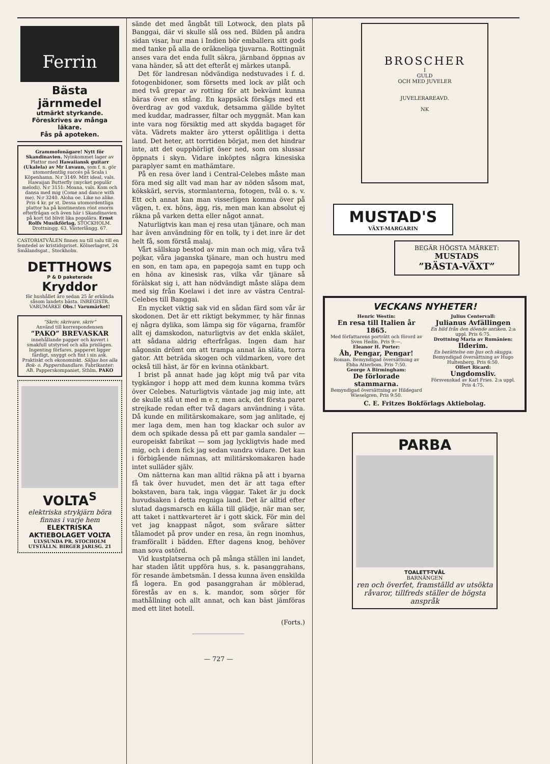Ferrin
Bästa järnmedel
utmärkt styrkande.
Föreskrives av många läkare.
Fås på apoteken.
Grammofonägare! Nytt för Skandinavien. Nyinkommet lager av Plattor med Hawaiiansk guitarr (Ukalela) av Mr Luvaun, som f. n. gör utomordentlig succés på Scala i Köpenhamn. N:r 3149. Mitt ideal, vals. Hawaijan Butterfly (mycket populär melodi). N:r 3151: Moana, vals. Kom och dansa med mig (Come and dance with me). N:r 3240. Aloha oe. Like no alike. Pris 4 kr. pr st. Dessa utomordentliga plattor ha på kontinenten rönt enorm efterfrågan och även här i Skandinavien på kort tid blivit lika populära. Ernst Rolfs Musikförlag, STOCKHOLM. Drottningg. 63. Västerlångg. 67.
CASTORIATVÅLEN finnes nu till salu till en femtedel av kristidspriset. Kölnerlagret, 24 Smålandsgat., Stockholm.
DETTHOWS
P & D paketerade
Kryddor
för hushållet äro sedan 25 år erkända såsom landets bästa. INREGISTR. VARUMÄRKE Obs.! Varumärket!
”Skriv, skrivare, skriv”
Använd till korrespondensen
”PAKO” BREVASKAR
innehållande papper och kuvert i smakfull utstyrsel och alla prislägen. Ingenting förfares, papperet ligger färdigt, snyggt och fint i sin ask. Praktiskt och ekonomiskt. Säljas hos alla Bok- o. Pappershandlare. Fabrikanter: AB. Papperskompaniet, Sthlm. PAKO
VOLTA<sup>S</sup>
elektriska strykjärn böra finnas i varje hem
ELEKTRISKA AKTIEBOLAGET VOLTA
ULVSUNDA PR. STOCHOLM UTSTÄLLN. BIRGER JARLSG. 21
sände det med ångbåt till Lotwock, den plats på Banggai, där vi skulle slå oss ned. Bilden på andra sidan visar, hur man i Indien bör emballera sitt gods med tanke på alla de oräkneliga tjuvarna. Rottingnät anses vara det enda fullt säkra, järnband öppnas av vana händer, så att det efteråt ej märkes utanpå.
Det för landresan nödvändiga nedstuvades i f. d. fotogenbidoner, som försetts med lock av plåt och med två grepar av rotting för att bekvämt kunna bäras över en stång. En kappsäck försågs med ett överdrag av god vaxduk, detsamma gällde byltet med kuddar, madrasser, filtar och myggnät. Man kan inte vara nog försiktig med att skydda bagaget för väta. Vädrets makter äro ytterst opålitliga i detta land. Det heter, att torrtiden börjat, men det hindrar inte, att det oupphörligt öser ned, som om slussar öppnats i skyn. Vidare inköptes några kinesiska paraplyer samt en mathämtare.
På en resa över land i Central-Celebes måste man föra med sig allt vad man har av nöden såsom mat, kökskärl, servis, stormlanterna, fotogen, tvål o. s. v. Ett och annat kan man visserligen komma över på vägen, t. ex. höns, ägg, ris, men man kan absolut ej räkna på varken detta eller något annat.
Naturligtvis kan man ej resa utan tjänare, och man har även användning för en tolk, ty i det inre är det helt få, som förstå malaj.
Vårt sällskap bestod av min man och mig, våra två pojkar, våra jaganska tjänare, man och hustru med en son, en tam apa, en papegoja samt en tupp och en höna av kinesisk ras, vilka vår tjänare så förälskat sig i, att han nödvändigt måste släpa dem med sig från Koelawi i det inre av västra Central-Celebes till Banggai.
En mycket viktig sak vid en sådan färd som vår är skodonen. Det är ett riktigt bekymmer, ty här finnas ej några dylika, som lämpa sig för vägarna, framför allt ej damskodon, naturligtvis av det enkla skälet, att sådana aldrig efterfrågas. Ingen dam har någonsin drömt om att trampa annat än släta, torra gator. Att beträda skogen och vildmarken, vore det också till häst, är för en kvinna otänkbart.
I brist på annat hade jag köpt mig två par vita tygkängor i hopp att med dem kunna komma tvärs över Celebes. Naturligtvis väntade jag mig inte, att de skulle stå ut med m e r, men ack, det första paret strejkade redan efter två dagars användning i väta. Då kunde en militärskomakare, som jag anlitade, ej mer laga dem, men han tog klackar och sulor av dem och spikade dessa på ett par gamla sandaler — europeiskt fabrikat — som jag lyckligtvis hade med mig, och i dem fick jag sedan vandra vidare. Det kan i förbigående nämnas, att militärskomakaren hade intet sulläder själv.
Om nätterna kan man alltid räkna på att i byarna få tak över huvudet, men det är att taga efter bokstaven, bara tak, inga väggar. Taket är ju dock huvudsaken i detta regniga land. Det är alltid efter slutad dagsmarsch en källa till glädje, när man ser, att taket i nattkvarteret är i gott skick. För min del vet jag knappast något, som svårare sätter tålamodet på prov under en resa, än regn inomhus, framförallt i bädden. Efter dagens knog, behöver man sova ostörd.
Vid kustplatserna och på många ställen ini landet, har staden låtit uppföra hus, s. k. pasanggrahans, för resande ämbetsmän. I dessa kunna även enskilda få logera. En god pasanggrahan är möblerad, förestås av en s. k. mandor, som sörjer för mathållning och allt annat, och kan bäst jämföras med ett litet hotell.
(Forts.)
— 727 —
BROSCHER
I
GULD
OCH MED JUVELER
JUVELERAREAVD.
NK
MUSTAD'S
VÄXT-MARGARIN
BEGÄR HÖGSTA MÄRKET:
MUSTADS
”BÄSTA-VÄXT”
VECKANS NYHETER!
Henric Westin:
En resa till Italien år 1865.
Med författarens porträtt och förord av Sven Hedin. Pris 9:—.
Eleanor H. Porter:
Åh, Pengar, Pengar!
Roman. Bemyndigad översättning av Ebba Atterbom. Pris 7:50.
George A Birmingham:
De förlorade stammarna.
Bemyndigad översättning av Hildegard Wieselgren. Pris 9:50.
Julius Centervall:
Julianus Avfällingen
En bild från den döende antiken. 2:a uppl. Pris 6:75.
Drottning Maria av Rumänien:
Ilderim.
En berättelse om ljus och skugga. Bemyndigad översättning av Hugo Hultenberg. Pris 6:50.
Olfert Ricard:
Ungdomsliv.
Försvenskad av Karl Fries. 2:a uppl. Pris 4:75.
C. E. Fritzes Bokförlags Aktiebolag.
PARBA
TOALETT-TVÅL
BARNÄNGEN
ren och överfet, framställd av utsökta råvaror, tillfreds ställer de högsta anspråk